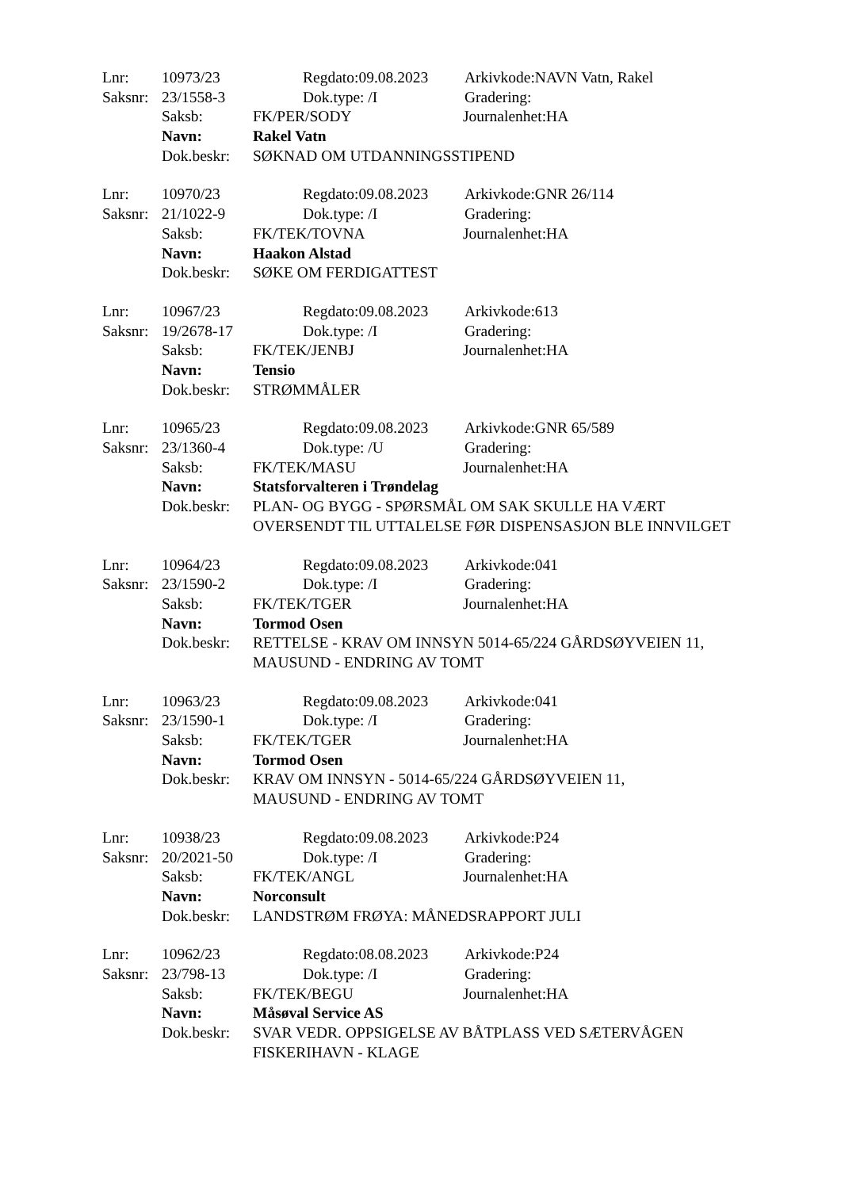Lnr: 10973/23 Regdato:09.08.2023 Arkivkode:NAVN Vatn, Rakel
Saksnr: 23/1558-3 Dok.type: /I Gradering:
Saksb: FK/PER/SODY Journalenhet:HA
Navn: Rakel Vatn
Dok.beskr: SØKNAD OM UTDANNINGSSTIPEND
Lnr: 10970/23 Regdato:09.08.2023 Arkivkode:GNR 26/114
Saksnr: 21/1022-9 Dok.type: /I Gradering:
Saksb: FK/TEK/TOVNA Journalenhet:HA
Navn: Haakon Alstad
Dok.beskr: SØKE OM FERDIGATTEST
Lnr: 10967/23 Regdato:09.08.2023 Arkivkode:613
Saksnr: 19/2678-17 Dok.type: /I Gradering:
Saksb: FK/TEK/JENBJ Journalenhet:HA
Navn: Tensio
Dok.beskr: STRØMMÅLER
Lnr: 10965/23 Regdato:09.08.2023 Arkivkode:GNR 65/589
Saksnr: 23/1360-4 Dok.type: /U Gradering:
Saksb: FK/TEK/MASU Journalenhet:HA
Navn: Statsforvalteren i Trøndelag
Dok.beskr: PLAN- OG BYGG - SPØRSMÅL OM SAK SKULLE HA VÆRT OVERSENDT TIL UTTALELSE FØR DISPENSASJON BLE INNVILGET
Lnr: 10964/23 Regdato:09.08.2023 Arkivkode:041
Saksnr: 23/1590-2 Dok.type: /I Gradering:
Saksb: FK/TEK/TGER Journalenhet:HA
Navn: Tormod Osen
Dok.beskr: RETTELSE - KRAV OM INNSYN 5014-65/224 GÅRDSØYVEIEN 11, MAUSUND - ENDRING AV TOMT
Lnr: 10963/23 Regdato:09.08.2023 Arkivkode:041
Saksnr: 23/1590-1 Dok.type: /I Gradering:
Saksb: FK/TEK/TGER Journalenhet:HA
Navn: Tormod Osen
Dok.beskr: KRAV OM INNSYN - 5014-65/224 GÅRDSØYVEIEN 11,
MAUSUND - ENDRING AV TOMT
Lnr: 10938/23 Regdato:09.08.2023 Arkivkode:P24
Saksnr: 20/2021-50 Dok.type: /I Gradering:
Saksb: FK/TEK/ANGL Journalenhet:HA
Navn: Norconsult
Dok.beskr: LANDSTRØM FRØYA: MÅNEDSRAPPORT JULI
Lnr: 10962/23 Regdato:08.08.2023 Arkivkode:P24
Saksnr: 23/798-13 Dok.type: /I Gradering:
Saksb: FK/TEK/BEGU Journalenhet:HA
Navn: Måsøval Service AS
Dok.beskr: SVAR VEDR. OPPSIGELSE AV BÅTPLASS VED SÆTERVÅGEN FISKERIHAVN - KLAGE